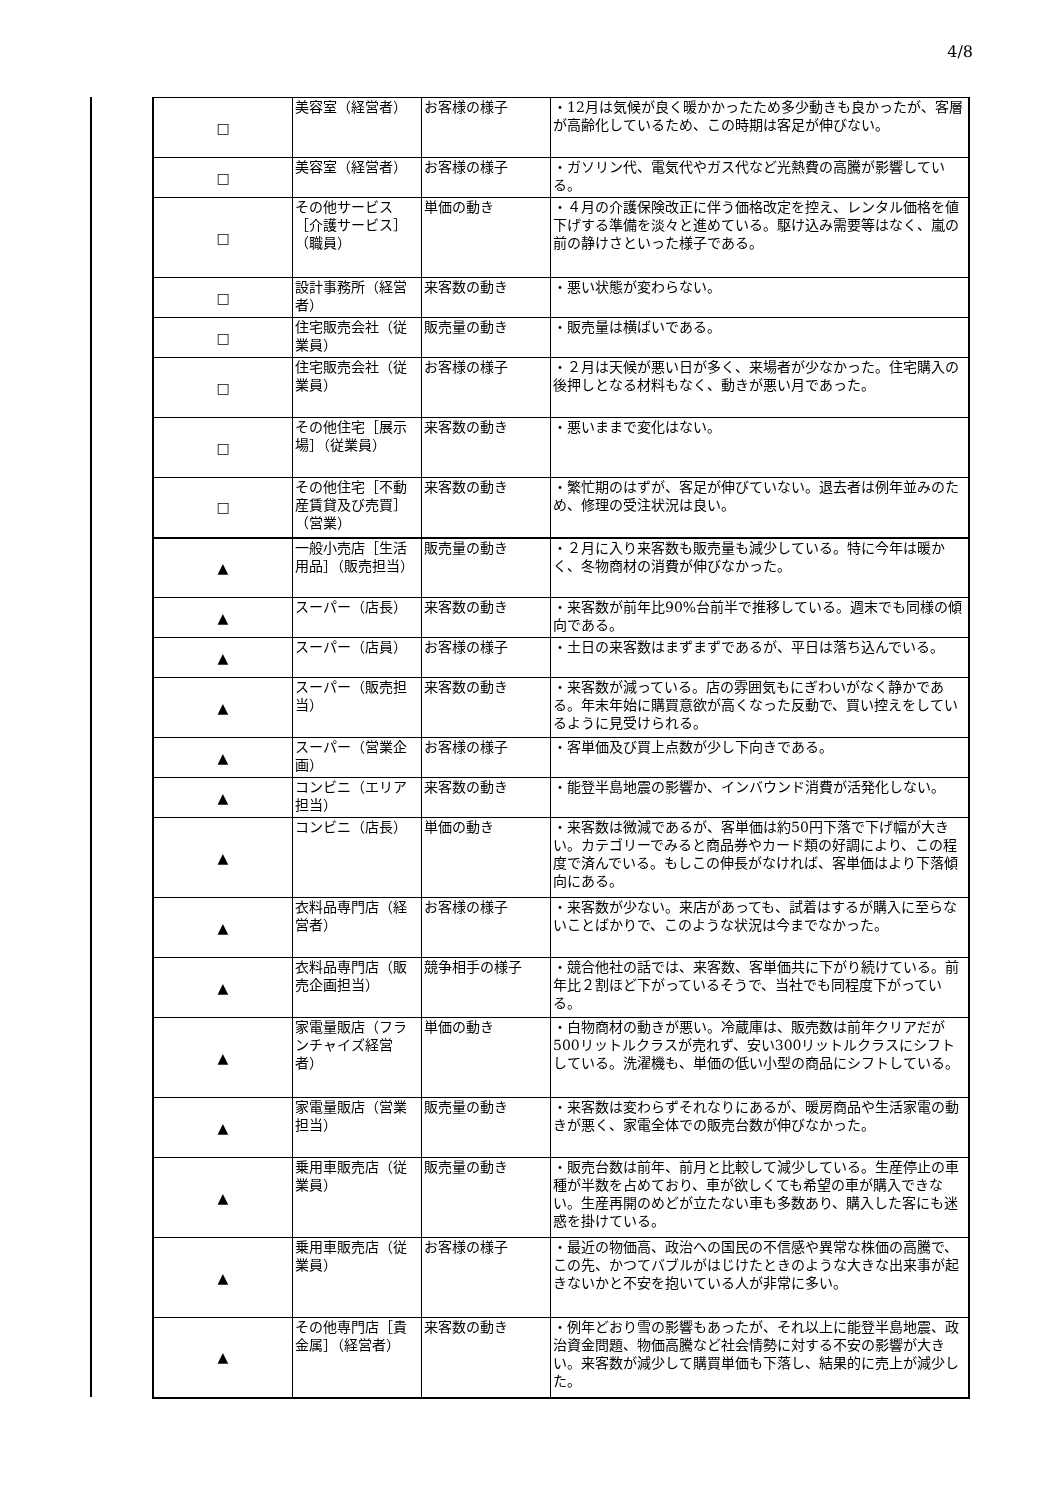4/8
| □ | 美容室（経営者） | お客様の様子 | ・12月は気候が良く暖かかったため多少動きも良かったが、客層が高齢化しているため、この時期は客足が伸びない。 |
| □ | 美容室（経営者） | お客様の様子 | ・ガソリン代、電気代やガス代など光熱費の高騰が影響している。 |
| □ | その他サービス［介護サービス］（職員） | 単価の動き | ・４月の介護保険改正に伴う価格改定を控え、レンタル価格を値下げする準備を淡々と進めている。駆け込み需要等はなく、嵐の前の静けさといった様子である。 |
| □ | 設計事務所（経営者） | 来客数の動き | ・悪い状態が変わらない。 |
| □ | 住宅販売会社（従業員） | 販売量の動き | ・販売量は横ばいである。 |
| □ | 住宅販売会社（従業員） | お客様の様子 | ・２月は天候が悪い日が多く、来場者が少なかった。住宅購入の後押しとなる材料もなく、動きが悪い月であった。 |
| □ | その他住宅［展示場］（従業員） | 来客数の動き | ・悪いままで変化はない。 |
| □ | その他住宅［不動産賃貸及び売買］（営業） | 来客数の動き | ・繁忙期のはずが、客足が伸びていない。退去者は例年並みのため、修理の受注状況は良い。 |
| ▲ | 一般小売店［生活用品］（販売担当） | 販売量の動き | ・２月に入り来客数も販売量も減少している。特に今年は暖かく、冬物商材の消費が伸びなかった。 |
| ▲ | スーパー（店長） | 来客数の動き | ・来客数が前年比90%台前半で推移している。週末でも同様の傾向である。 |
| ▲ | スーパー（店員） | お客様の様子 | ・土日の来客数はまずまずであるが、平日は落ち込んでいる。 |
| ▲ | スーパー（販売担当） | 来客数の動き | ・来客数が減っている。店の雰囲気もにぎわいがなく静かである。年末年始に購買意欲が高くなった反動で、買い控えをしているように見受けられる。 |
| ▲ | スーパー（営業企画） | お客様の様子 | ・客単価及び買上点数が少し下向きである。 |
| ▲ | コンビニ（エリア担当） | 来客数の動き | ・能登半島地震の影響か、インバウンド消費が活発化しない。 |
| ▲ | コンビニ（店長） | 単価の動き | ・来客数は微減であるが、客単価は約50円下落で下げ幅が大きい。カテゴリーでみると商品券やカード類の好調により、この程度で済んでいる。もしこの伸長がなければ、客単価はより下落傾向にある。 |
| ▲ | 衣料品専門店（経営者） | お客様の様子 | ・来客数が少ない。来店があっても、試着はするが購入に至らないことばかりで、このような状況は今までなかった。 |
| ▲ | 衣料品専門店（販売企画担当） | 競争相手の様子 | ・競合他社の話では、来客数、客単価共に下がり続けている。前年比２割ほど下がっているそうで、当社でも同程度下がっている。 |
| ▲ | 家電量販店（フランチャイズ経営者） | 単価の動き | ・白物商材の動きが悪い。冷蔵庫は、販売数は前年クリアだが500リットルクラスが売れず、安い300リットルクラスにシフトしている。洗濯機も、単価の低い小型の商品にシフトしている。 |
| ▲ | 家電量販店（営業担当） | 販売量の動き | ・来客数は変わらずそれなりにあるが、暖房商品や生活家電の動きが悪く、家電全体での販売台数が伸びなかった。 |
| ▲ | 乗用車販売店（従業員） | 販売量の動き | ・販売台数は前年、前月と比較して減少している。生産停止の車種が半数を占めており、車が欲しくても希望の車が購入できない。生産再開のめどが立たない車も多数あり、購入した客にも迷惑を掛けている。 |
| ▲ | 乗用車販売店（従業員） | お客様の様子 | ・最近の物価高、政治への国民の不信感や異常な株価の高騰で、この先、かつてバブルがはじけたときのような大きな出来事が起きないかと不安を抱いている人が非常に多い。 |
| ▲ | その他専門店［貴金属］（経営者） | 来客数の動き | ・例年どおり雪の影響もあったが、それ以上に能登半島地震、政治資金問題、物価高騰など社会情勢に対する不安の影響が大きい。来客数が減少して購買単価も下落し、結果的に売上が減少した。 |